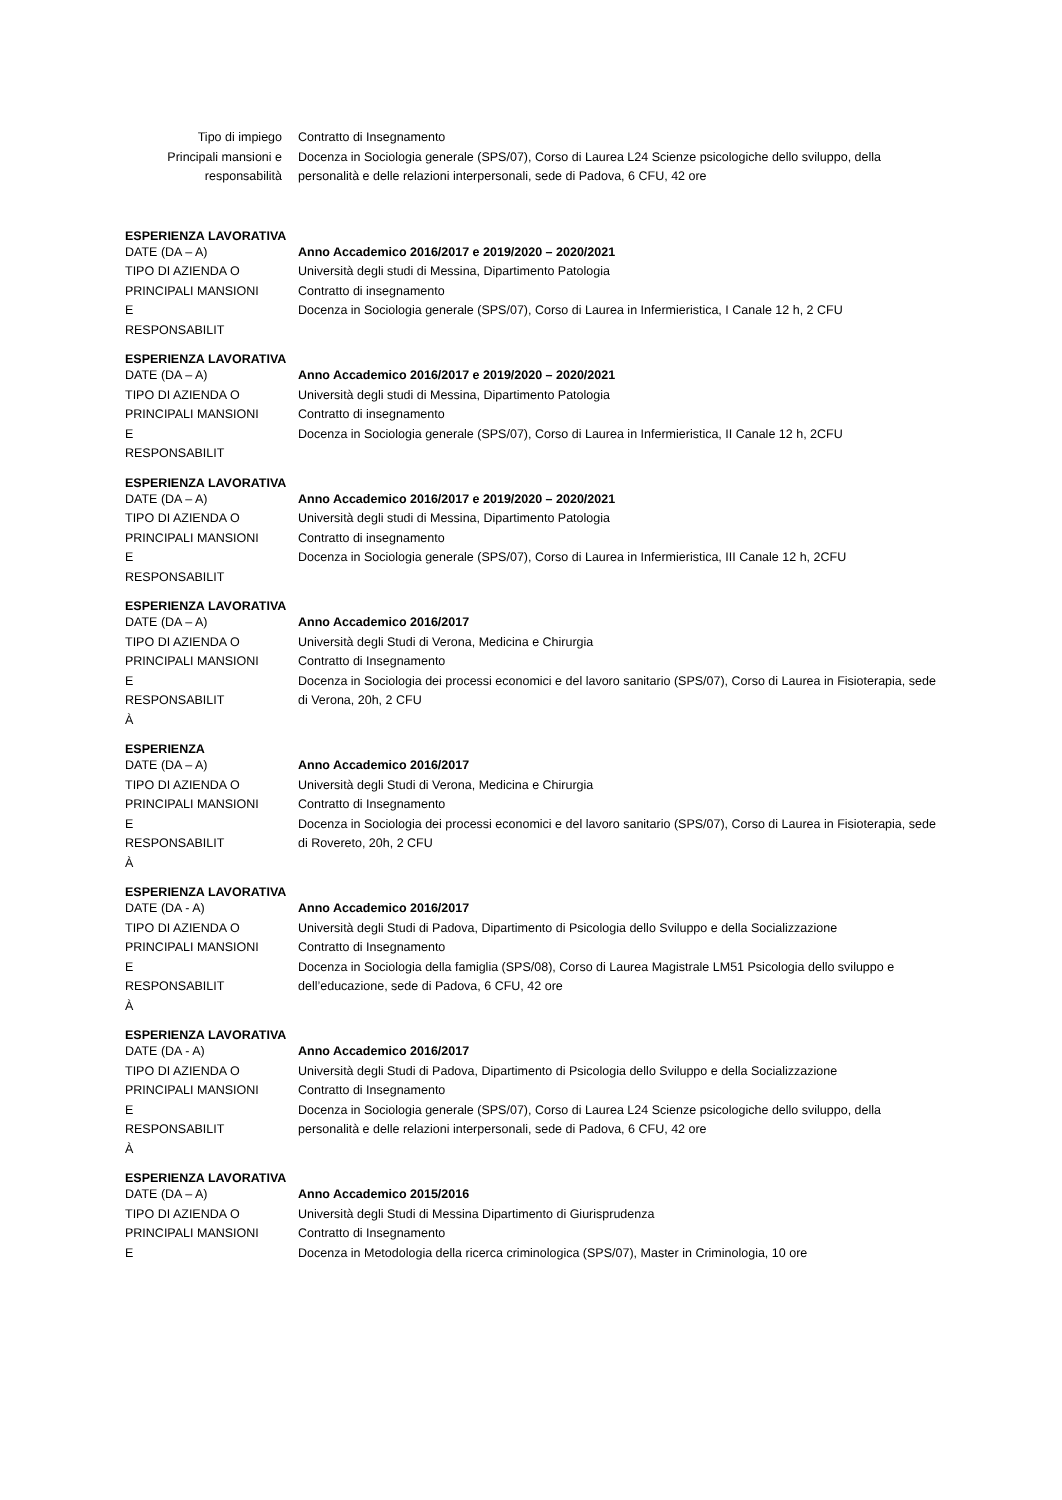Tipo di impiego Contratto di Insegnamento
Principali mansioni e
responsabilità
Docenza in Sociologia generale (SPS/07), Corso di Laurea L24 Scienze psicologiche dello sviluppo, della personalità e delle relazioni interpersonali, sede di Padova, 6 CFU, 42 ore
ESPERIENZA LAVORATIVA
DATE (DA – A)
TIPO DI AZIENDA O
PRINCIPALI MANSIONI
E
RESPONSABILIT
Anno Accademico 2016/2017 e 2019/2020 – 2020/2021
Università degli studi di Messina, Dipartimento Patologia
Contratto di insegnamento
Docenza in Sociologia generale (SPS/07), Corso di Laurea in Infermieristica, I Canale 12 h, 2 CFU
ESPERIENZA LAVORATIVA
DATE (DA – A)
TIPO DI AZIENDA O
PRINCIPALI MANSIONI
E
RESPONSABILIT
Anno Accademico 2016/2017 e 2019/2020 – 2020/2021
Università degli studi di Messina, Dipartimento Patologia
Contratto di insegnamento
Docenza in Sociologia generale (SPS/07), Corso di Laurea in Infermieristica, II Canale 12 h, 2CFU
ESPERIENZA LAVORATIVA
DATE (DA – A)
TIPO DI AZIENDA O
PRINCIPALI MANSIONI
E
RESPONSABILIT
Anno Accademico 2016/2017 e 2019/2020 – 2020/2021
Università degli studi di Messina, Dipartimento Patologia
Contratto di insegnamento
Docenza in Sociologia generale (SPS/07), Corso di Laurea in Infermieristica, III Canale 12 h, 2CFU
ESPERIENZA LAVORATIVA
DATE (DA – A)
TIPO DI AZIENDA O
PRINCIPALI MANSIONI
E
RESPONSABILIT
À
Anno Accademico 2016/2017
Università degli Studi di Verona, Medicina e Chirurgia
Contratto di Insegnamento
Docenza in Sociologia dei processi economici e del lavoro sanitario (SPS/07), Corso di Laurea in Fisioterapia, sede di Verona, 20h, 2 CFU
ESPERIENZA
DATE (DA – A)
TIPO DI AZIENDA O
PRINCIPALI MANSIONI
E
RESPONSABILIT
À
Anno Accademico 2016/2017
Università degli Studi di Verona, Medicina e Chirurgia
Contratto di Insegnamento
Docenza in Sociologia dei processi economici e del lavoro sanitario (SPS/07), Corso di Laurea in Fisioterapia, sede di Rovereto, 20h, 2 CFU
ESPERIENZA LAVORATIVA
DATE (DA - A)
TIPO DI AZIENDA O
PRINCIPALI MANSIONI
E
RESPONSABILIT
À
Anno Accademico 2016/2017
Università degli Studi di Padova, Dipartimento di Psicologia dello Sviluppo e della Socializzazione
Contratto di Insegnamento
Docenza in Sociologia della famiglia (SPS/08), Corso di Laurea Magistrale LM51 Psicologia dello sviluppo e dell’educazione, sede di Padova, 6 CFU, 42 ore
ESPERIENZA LAVORATIVA
DATE (DA - A)
TIPO DI AZIENDA O
PRINCIPALI MANSIONI
E
RESPONSABILIT
À
Anno Accademico 2016/2017
Università degli Studi di Padova, Dipartimento di Psicologia dello Sviluppo e della Socializzazione
Contratto di Insegnamento
Docenza in Sociologia generale (SPS/07), Corso di Laurea L24 Scienze psicologiche dello sviluppo, della personalità e delle relazioni interpersonali, sede di Padova, 6 CFU, 42 ore
ESPERIENZA LAVORATIVA
DATE (DA – A)
TIPO DI AZIENDA O
PRINCIPALI MANSIONI
E
Anno Accademico 2015/2016
Università degli Studi di Messina Dipartimento di Giurisprudenza
Contratto di Insegnamento
Docenza in Metodologia della ricerca criminologica (SPS/07), Master in Criminologia, 10 ore